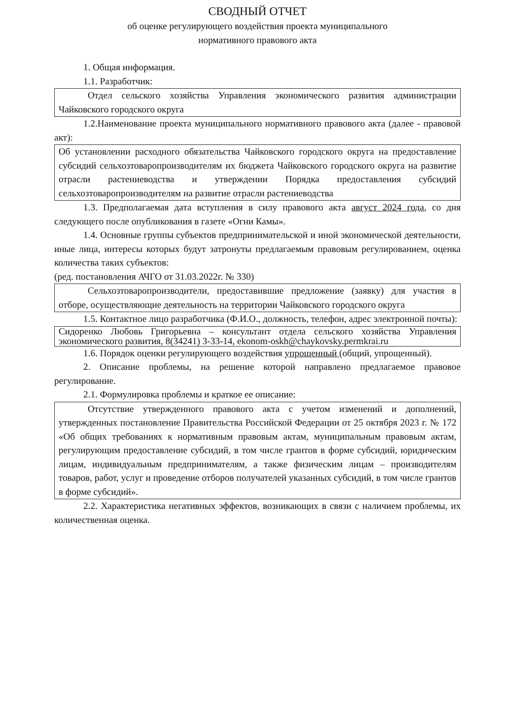СВОДНЫЙ ОТЧЕТ
об оценке регулирующего воздействия проекта муниципального
нормативного правового акта
1. Общая информация.
1.1. Разработчик:
Отдел сельского хозяйства Управления экономического развития администрации Чайковского городского округа
1.2.Наименование проекта муниципального нормативного правового акта (далее - правовой акт):
Об установлении расходного обязательства Чайковского городского округа на предоставление субсидий сельхозтоваропроизводителям их бюджета Чайковского городского округа на развитие отрасли растениеводства и утверждении Порядка предоставления субсидий сельхозтоваропроизводителям на развитие отрасли растениеводства
1.3. Предполагаемая дата вступления в силу правового акта август 2024 года, со дня следующего после опубликования в газете «Огни Камы».
1.4. Основные группы субъектов предпринимательской и иной экономической деятельности, иные лица, интересы которых будут затронуты предлагаемым правовым регулированием, оценка количества таких субъектов:
(ред. постановления АЧГО от 31.03.2022г. № 330)
Сельхозтоваропроизводители, предоставившие предложение (заявку) для участия в отборе, осуществляющие деятельность на территории Чайковского городского округа
1.5. Контактное лицо разработчика (Ф.И.О., должность, телефон, адрес электронной почты):
Сидоренко Любовь Григорьевна – консультант отдела сельского хозяйства Управления экономического развития, 8(34241) 3-33-14, ekonom-oskh@chaykovsky.permkrai.ru
1.6. Порядок оценки регулирующего воздействия упрощенный (общий, упрощенный).
2. Описание проблемы, на решение которой направлено предлагаемое правовое регулирование.
2.1. Формулировка проблемы и краткое ее описание:
Отсутствие утвержденного правового акта с учетом изменений и дополнений, утвержденных постановление Правительства Российской Федерации от 25 октября 2023 г. № 172 «Об общих требованиях к нормативным правовым актам, муниципальным правовым актам, регулирующим предоставление субсидий, в том числе грантов в форме субсидий, юридическим лицам, индивидуальным предпринимателям, а также физическим лицам – производителям товаров, работ, услуг и проведение отборов получателей указанных субсидий, в том числе грантов в форме субсидий».
2.2. Характеристика негативных эффектов, возникающих в связи с наличием проблемы, их количественная оценка.